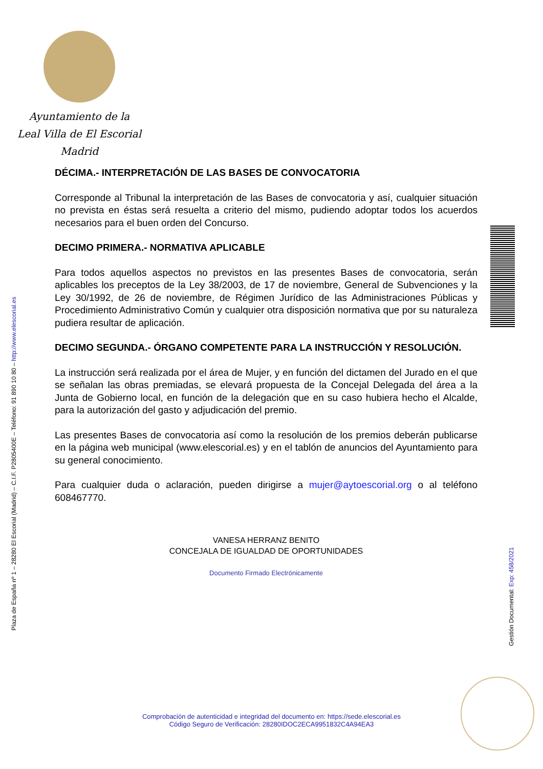Ayuntamiento de la
Leal Villa de El Escorial
Madrid
Plaza de España nº 1 – 28280 El Escorial (Madrid) – C.I.F. P2805400E – Teléfono: 91 890 10 80 – http://www.elescorial.es
Gestión Documental: Exp: 458/2021
DÉCIMA.- INTERPRETACIÓN DE LAS BASES DE CONVOCATORIA
Corresponde al Tribunal la interpretación de las Bases de convocatoria y así, cualquier situación no prevista en éstas será resuelta a criterio del mismo, pudiendo adoptar todos los acuerdos necesarios para el buen orden del Concurso.
DECIMO PRIMERA.- NORMATIVA APLICABLE
Para todos aquellos aspectos no previstos en las presentes Bases de convocatoria, serán aplicables los preceptos de la Ley 38/2003, de 17 de noviembre, General de Subvenciones y la Ley 30/1992, de 26 de noviembre, de Régimen Jurídico de las Administraciones Públicas y Procedimiento Administrativo Común y cualquier otra disposición normativa que por su naturaleza pudiera resultar de aplicación.
DECIMO SEGUNDA.- ÓRGANO COMPETENTE PARA LA INSTRUCCIÓN Y RESOLUCIÓN.
La instrucción será realizada por el área de Mujer, y en función del dictamen del Jurado en el que se señalan las obras premiadas, se elevará propuesta de la Concejal Delegada del área a la Junta de Gobierno local, en función de la delegación que en su caso hubiera hecho el Alcalde, para la autorización del gasto y adjudicación del premio.
Las presentes Bases de convocatoria así como la resolución de los premios deberán publicarse en la página web municipal (www.elescorial.es) y en el tablón de anuncios del Ayuntamiento para su general conocimiento.
Para cualquier duda o aclaración, pueden dirigirse a mujer@aytoescorial.org o al teléfono 608467770.
VANESA HERRANZ BENITO
CONCEJALA DE IGUALDAD DE OPORTUNIDADES
Documento Firmado Electrónicamente
Comprobación de autenticidad e integridad del documento en: https://sede.elescorial.es
Código Seguro de Verificación: 28280IDOC2ECA9951832C4A94EA3